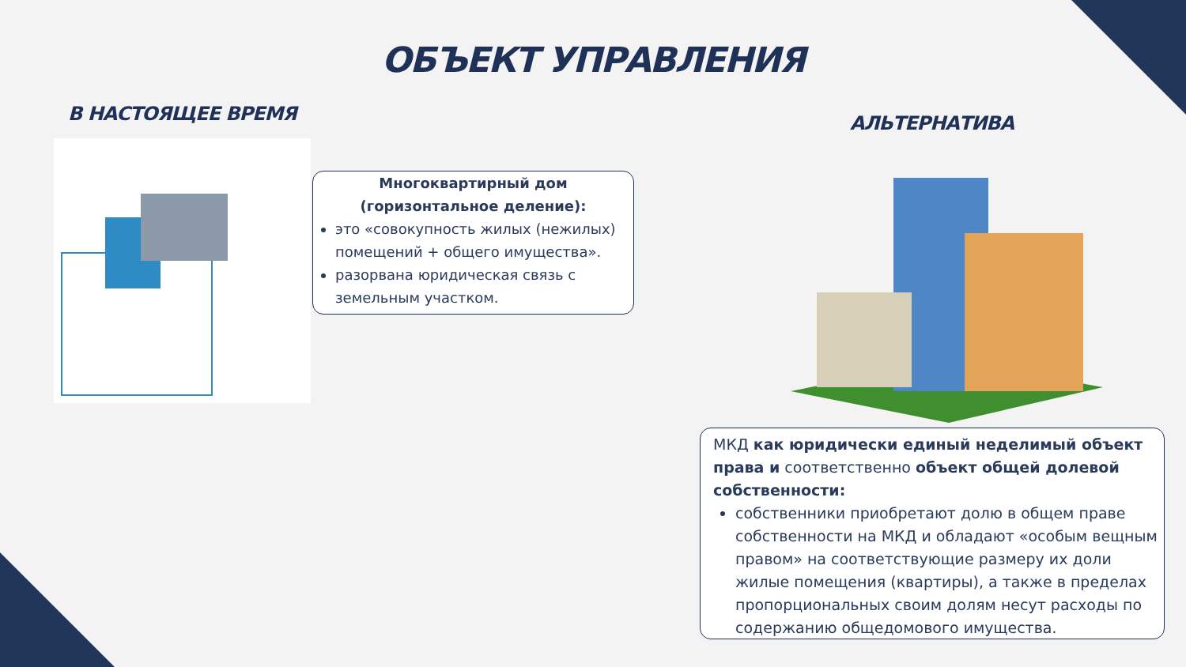ОБЪЕКТ УПРАВЛЕНИЯ
В НАСТОЯЩЕЕ ВРЕМЯ АЛЬТЕРНАТИВА
Многоквартирный дом
(горизонтальное деление):
это «совокупность жилых (нежилых) помещений + общего имущества».
разорвана юридическая связь с земельным участком.
МКД как юридически единый неделимый объект права и соответственно объект общей долевой собственности:
собственники приобретают долю в общем праве собственности на МКД и обладают «особым вещным правом» на соответствующие размеру их доли жилые помещения (квартиры), а также в пределах пропорциональных своим долям несут расходы по содержанию общедомового имущества.